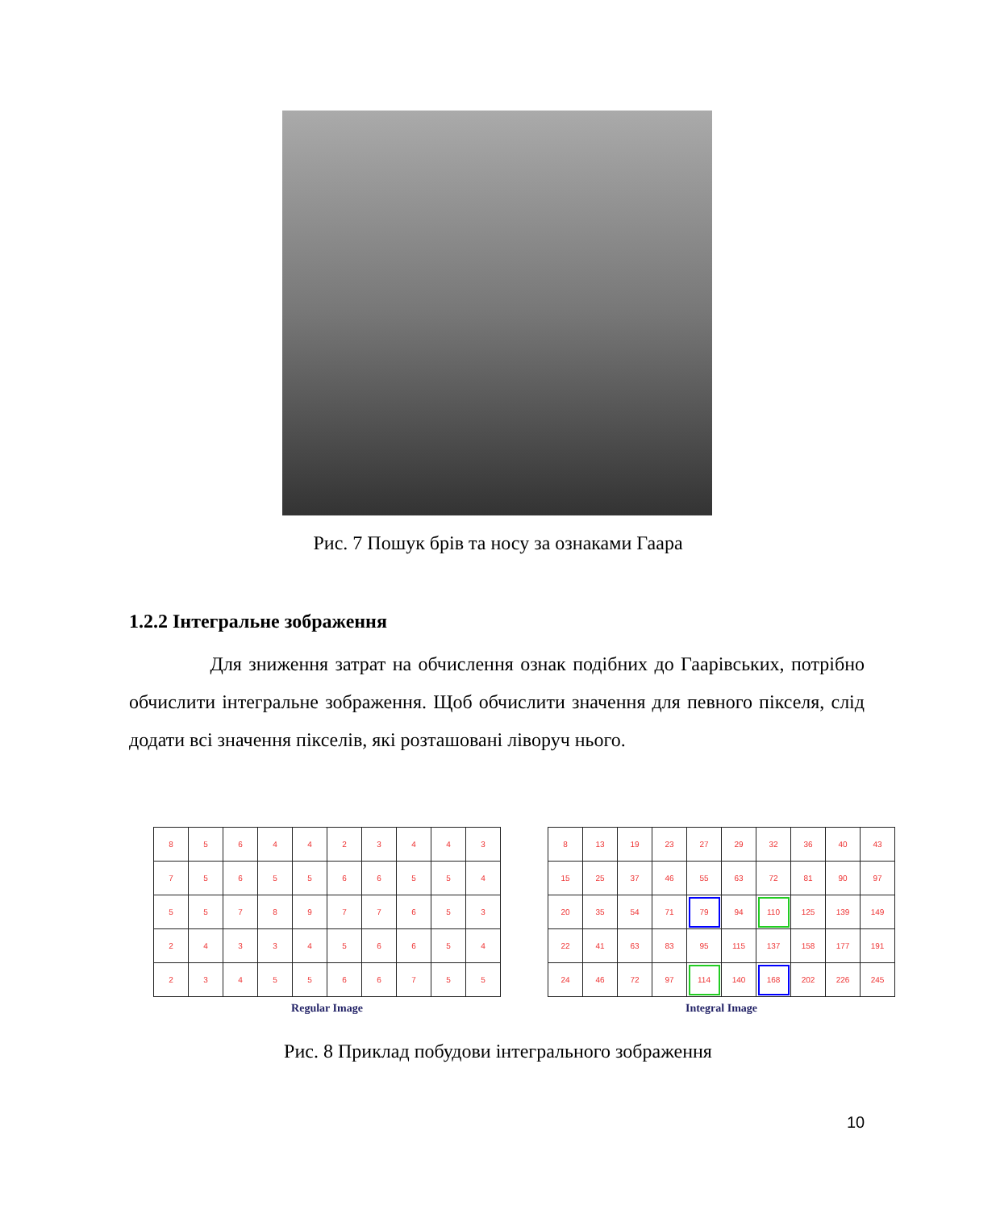Рис. 7 Пошук брів та носу за ознаками Гаара
1.2.2 Інтегральне зображення
Для зниження затрат на обчислення ознак подібних до Гаарівських, потрібно обчислити інтегральне зображення. Щоб обчислити значення для певного пікселя, слід додати всі значення пікселів, які розташовані ліворуч нього.
| 8 | 5 | 6 | 4 | 4 | 2 | 3 | 4 | 4 | 3 |
| 7 | 5 | 6 | 5 | 5 | 6 | 6 | 5 | 5 | 4 |
| 5 | 5 | 7 | 8 | 9 | 7 | 7 | 6 | 5 | 3 |
| 2 | 4 | 3 | 3 | 4 | 5 | 6 | 6 | 5 | 4 |
| 2 | 3 | 4 | 5 | 5 | 6 | 6 | 7 | 5 | 5 |
Regular Image
| 8 | 13 | 19 | 23 | 27 | 29 | 32 | 36 | 40 | 43 |
| 15 | 25 | 37 | 46 | 55 | 63 | 72 | 81 | 90 | 97 |
| 20 | 35 | 54 | 71 | 79 | 94 | 110 | 125 | 139 | 149 |
| 22 | 41 | 63 | 83 | 95 | 115 | 137 | 158 | 177 | 191 |
| 24 | 46 | 72 | 97 | 114 | 140 | 168 | 202 | 226 | 245 |
Integral Image
Рис. 8 Приклад побудови інтегрального зображення
10